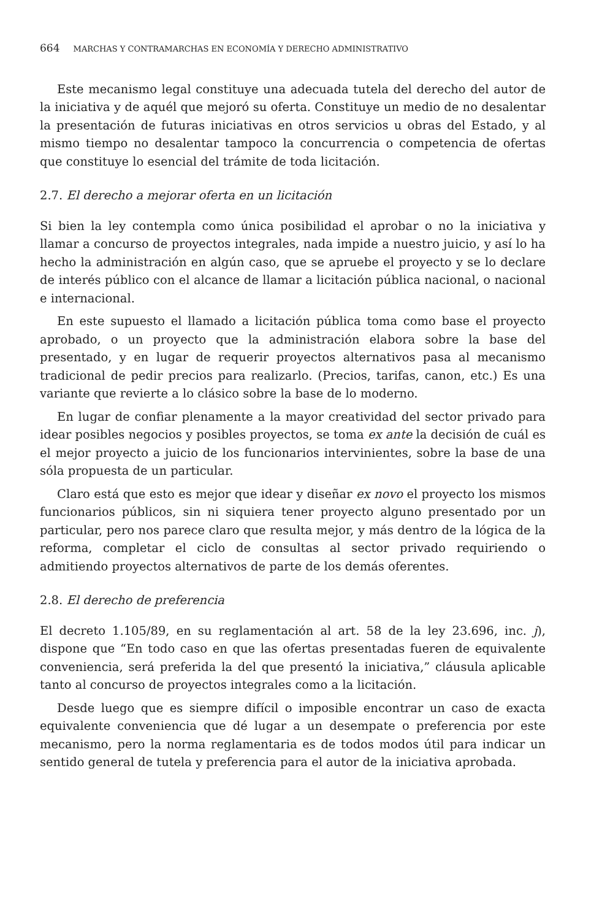664 MARCHAS Y CONTRAMARCHAS EN ECONOMÍA Y DERECHO ADMINISTRATIVO
Este mecanismo legal constituye una adecuada tutela del derecho del autor de la iniciativa y de aquél que mejoró su oferta. Constituye un medio de no desalentar la presentación de futuras iniciativas en otros servicios u obras del Estado, y al mismo tiempo no desalentar tampoco la concurrencia o competencia de ofertas que constituye lo esencial del trámite de toda licitación.
2.7. El derecho a mejorar oferta en un licitación
Si bien la ley contempla como única posibilidad el aprobar o no la iniciativa y llamar a concurso de proyectos integrales, nada impide a nuestro juicio, y así lo ha hecho la administración en algún caso, que se apruebe el proyecto y se lo declare de interés público con el alcance de llamar a licitación pública nacional, o nacional e internacional.
En este supuesto el llamado a licitación pública toma como base el proyecto aprobado, o un proyecto que la administración elabora sobre la base del presentado, y en lugar de requerir proyectos alternativos pasa al mecanismo tradicional de pedir precios para realizarlo. (Precios, tarifas, canon, etc.) Es una variante que revierte a lo clásico sobre la base de lo moderno.
En lugar de confiar plenamente a la mayor creatividad del sector privado para idear posibles negocios y posibles proyectos, se toma ex ante la decisión de cuál es el mejor proyecto a juicio de los funcionarios intervinientes, sobre la base de una sóla propuesta de un particular.
Claro está que esto es mejor que idear y diseñar ex novo el proyecto los mismos funcionarios públicos, sin ni siquiera tener proyecto alguno presentado por un particular, pero nos parece claro que resulta mejor, y más dentro de la lógica de la reforma, completar el ciclo de consultas al sector privado requiriendo o admitiendo proyectos alternativos de parte de los demás oferentes.
2.8. El derecho de preferencia
El decreto 1.105/89, en su reglamentación al art. 58 de la ley 23.696, inc. j), dispone que “En todo caso en que las ofertas presentadas fueren de equivalente conveniencia, será preferida la del que presentó la iniciativa,” cláusula aplicable tanto al concurso de proyectos integrales como a la licitación.
Desde luego que es siempre difícil o imposible encontrar un caso de exacta equivalente conveniencia que dé lugar a un desempate o preferencia por este mecanismo, pero la norma reglamentaria es de todos modos útil para indicar un sentido general de tutela y preferencia para el autor de la iniciativa aprobada.